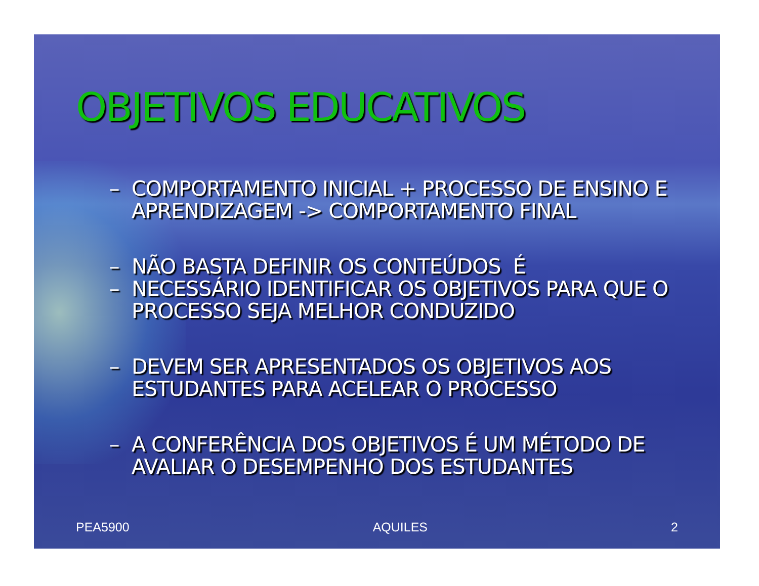OBJETIVOS EDUCATIVOS
– COMPORTAMENTO INICIAL + PROCESSO DE ENSINO E APRENDIZAGEM -> COMPORTAMENTO FINAL
– NÃO BASTA DEFINIR OS CONTEÚDOS É
– NECESSÁRIO IDENTIFICAR OS OBJETIVOS PARA QUE O PROCESSO SEJA MELHOR CONDUZIDO
– DEVEM SER APRESENTADOS OS OBJETIVOS AOS ESTUDANTES PARA ACELEAR O PROCESSO
– A CONFERÊNCIA DOS OBJETIVOS É UM MÉTODO DE AVALIAR O DESEMPENHO DOS ESTUDANTES
PEA5900 AQUILES 2